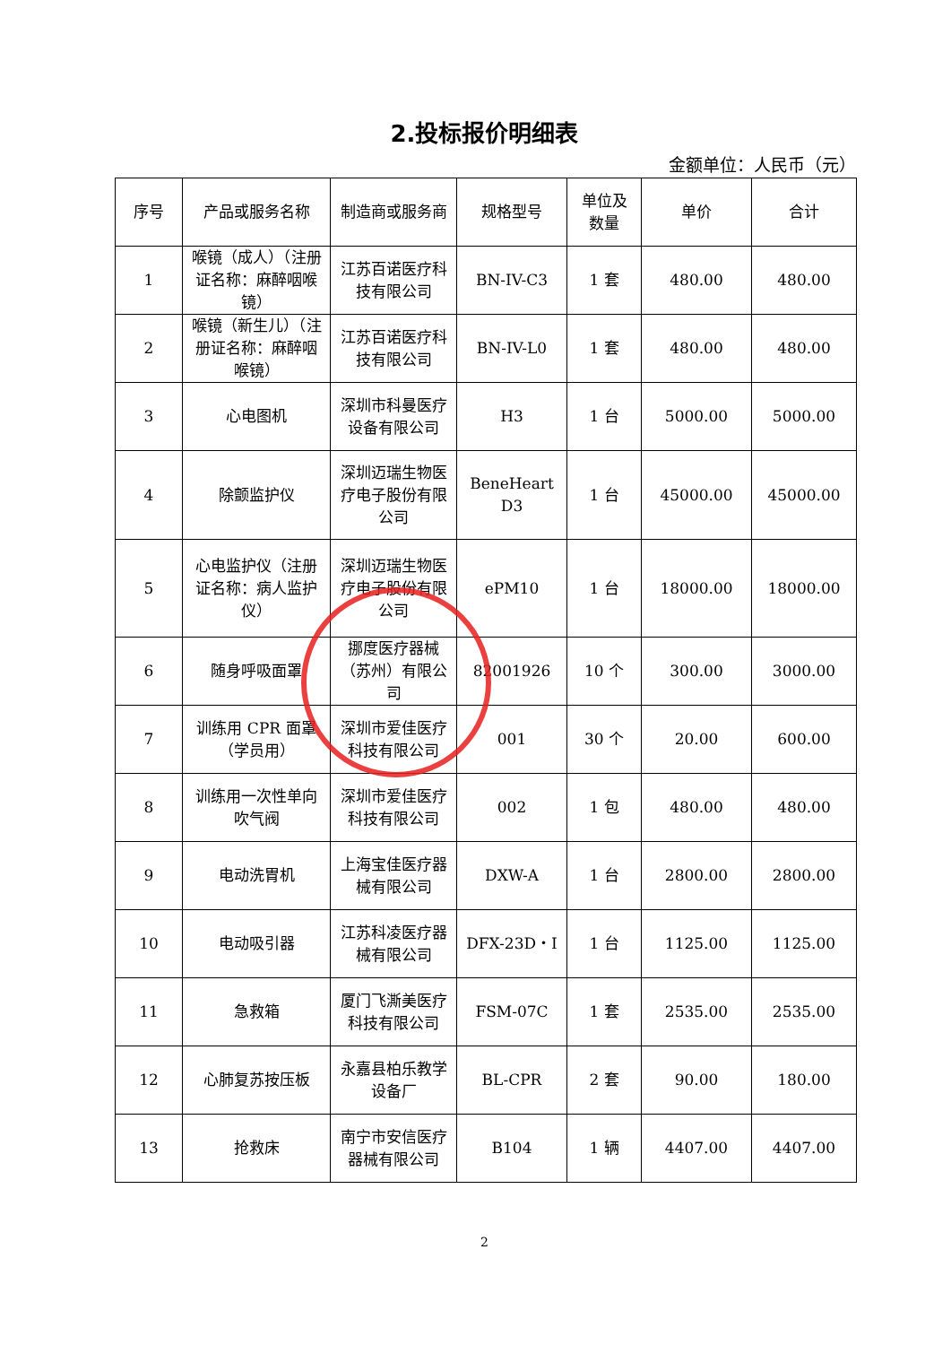2.投标报价明细表
金额单位：人民币（元）
| 序号 | 产品或服务名称 | 制造商或服务商 | 规格型号 | 单位及数量 | 单价 | 合计 |
| --- | --- | --- | --- | --- | --- | --- |
| 1 | 喉镜（成人）（注册证名称：麻醉咽喉镜） | 江苏百诺医疗科技有限公司 | BN-IV-C3 | 1 套 | 480.00 | 480.00 |
| 2 | 喉镜（新生儿）（注册证名称：麻醉咽喉镜） | 江苏百诺医疗科技有限公司 | BN-IV-L0 | 1 套 | 480.00 | 480.00 |
| 3 | 心电图机 | 深圳市科曼医疗设备有限公司 | H3 | 1 台 | 5000.00 | 5000.00 |
| 4 | 除颤监护仪 | 深圳迈瑞生物医疗电子股份有限公司 | BeneHeart D3 | 1 台 | 45000.00 | 45000.00 |
| 5 | 心电监护仪（注册证名称：病人监护仪） | 深圳迈瑞生物医疗电子股份有限公司 | ePM10 | 1 台 | 18000.00 | 18000.00 |
| 6 | 随身呼吸面罩 | 挪度医疗器械（苏州）有限公司 | 82001926 | 10 个 | 300.00 | 3000.00 |
| 7 | 训练用 CPR 面罩（学员用） | 深圳市爱佳医疗科技有限公司 | 001 | 30 个 | 20.00 | 600.00 |
| 8 | 训练用一次性单向吹气阀 | 深圳市爱佳医疗科技有限公司 | 002 | 1 包 | 480.00 | 480.00 |
| 9 | 电动洗胃机 | 上海宝佳医疗器械有限公司 | DXW-A | 1 台 | 2800.00 | 2800.00 |
| 10 | 电动吸引器 | 江苏科凌医疗器械有限公司 | DFX-23D・I | 1 台 | 1125.00 | 1125.00 |
| 11 | 急救箱 | 厦门飞澌美医疗科技有限公司 | FSM-07C | 1 套 | 2535.00 | 2535.00 |
| 12 | 心肺复苏按压板 | 永嘉县柏乐教学设备厂 | BL-CPR | 2 套 | 90.00 | 180.00 |
| 13 | 抢救床 | 南宁市安信医疗器械有限公司 | B104 | 1 辆 | 4407.00 | 4407.00 |
2